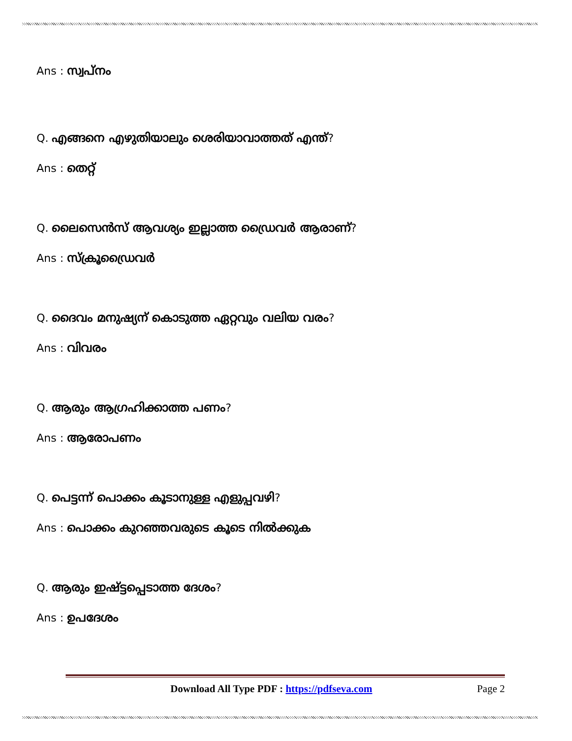Ans : സ്വപ്നം
Q. എങ്ങനെ എഴുതിയാലും ശെരിയാവാത്തത് എന്ത്?
Ans : തെറ്റ്
Q. ലൈസെൻസ് ആവശ്യം ഇല്ലാത്ത ഡ്രൈവർ ആരാണ്?
Ans : സ്ക്രൂഡ്രൈവർ
Q. ദൈവം മനുഷ്യന് കൊടുത്ത ഏറ്റവും വലിയ വരം?
Ans : വിവരം
Q. ആരും ആഗ്രഹിക്കാത്ത പണം?
Ans : ആരോപണം
Q. പെട്ടന്ന് പൊക്കം കൂടാനുള്ള എളുപ്പവഴി?
Ans : പൊക്കം കുറഞ്ഞവരുടെ കൂടെ നിൽക്കുക
Q. ആരും ഇഷ്ട്ടപ്പെടാത്ത ദേശം?
Ans : ഉപദേശം
Download All Type PDF : https://pdfseva.com Page 2